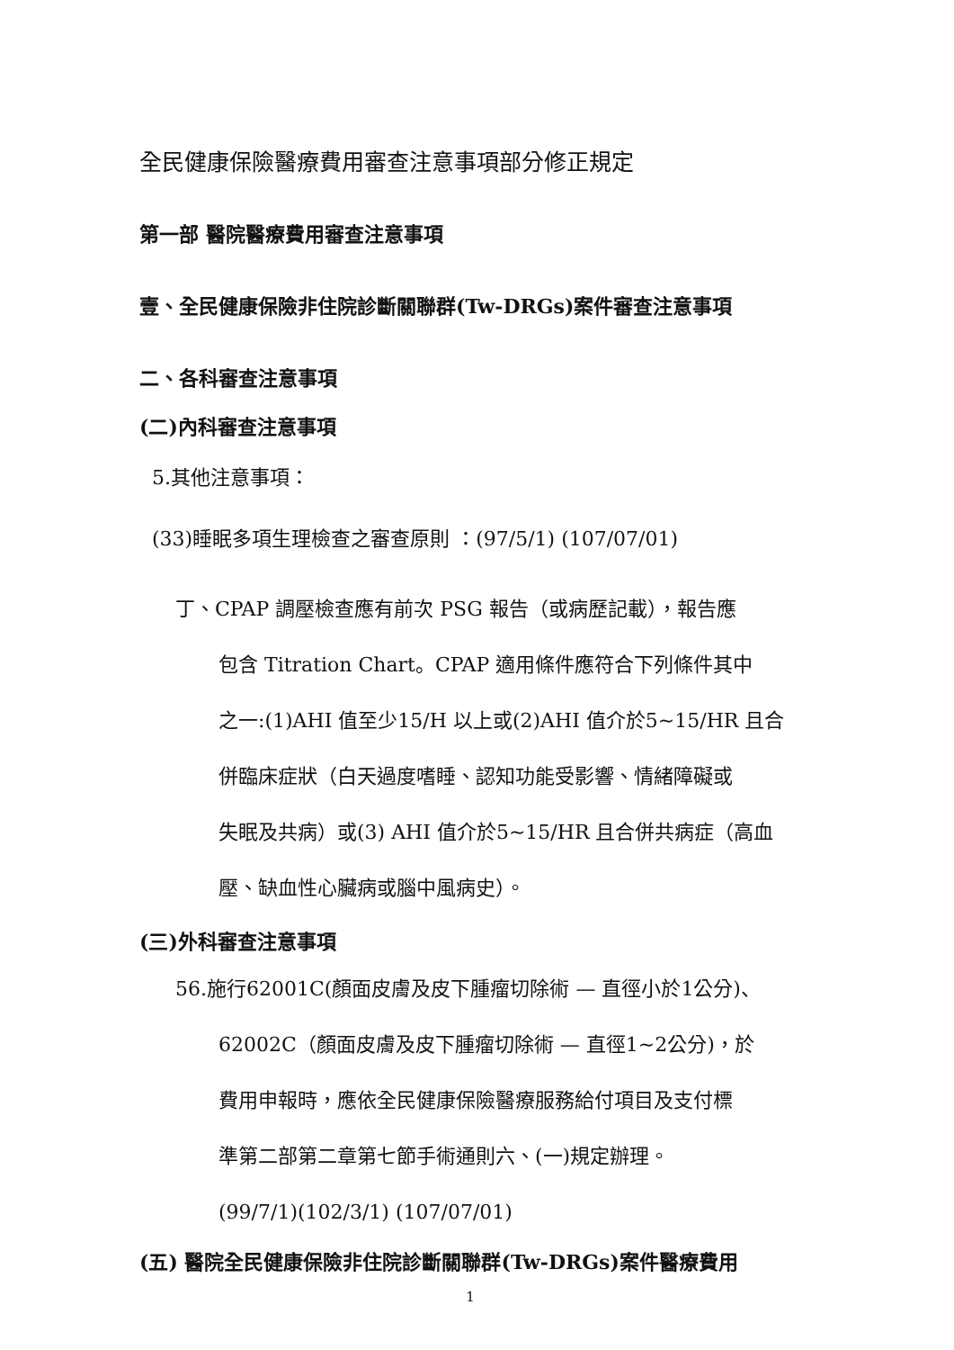全民健康保險醫療費用審查注意事項部分修正規定
第一部 醫院醫療費用審查注意事項
壹、全民健康保險非住院診斷關聯群(Tw-DRGs)案件審查注意事項
二、各科審查注意事項
(二)內科審查注意事項
5.其他注意事項：
(33)睡眠多項生理檢查之審查原則 ：(97/5/1) (107/07/01)
丁、CPAP 調壓檢查應有前次 PSG 報告（或病歷記載），報告應
包含 Titration Chart。CPAP 適用條件應符合下列條件其中
之一:(1)AHI 值至少15/H 以上或(2)AHI 值介於5~15/HR 且合
併臨床症狀（白天過度嗜睡、認知功能受影響、情緒障礙或
失眠及共病）或(3) AHI 值介於5~15/HR 且合併共病症（高血
壓、缺血性心臟病或腦中風病史）。
(三)外科審查注意事項
56.施行62001C(顏面皮膚及皮下腫瘤切除術 — 直徑小於1公分)、
62002C（顏面皮膚及皮下腫瘤切除術 — 直徑1~2公分)，於
費用申報時，應依全民健康保險醫療服務給付項目及支付標
準第二部第二章第七節手術通則六、(一)規定辦理。
(99/7/1)(102/3/1) (107/07/01)
(五) 醫院全民健康保險非住院診斷關聯群(Tw-DRGs)案件醫療費用
1